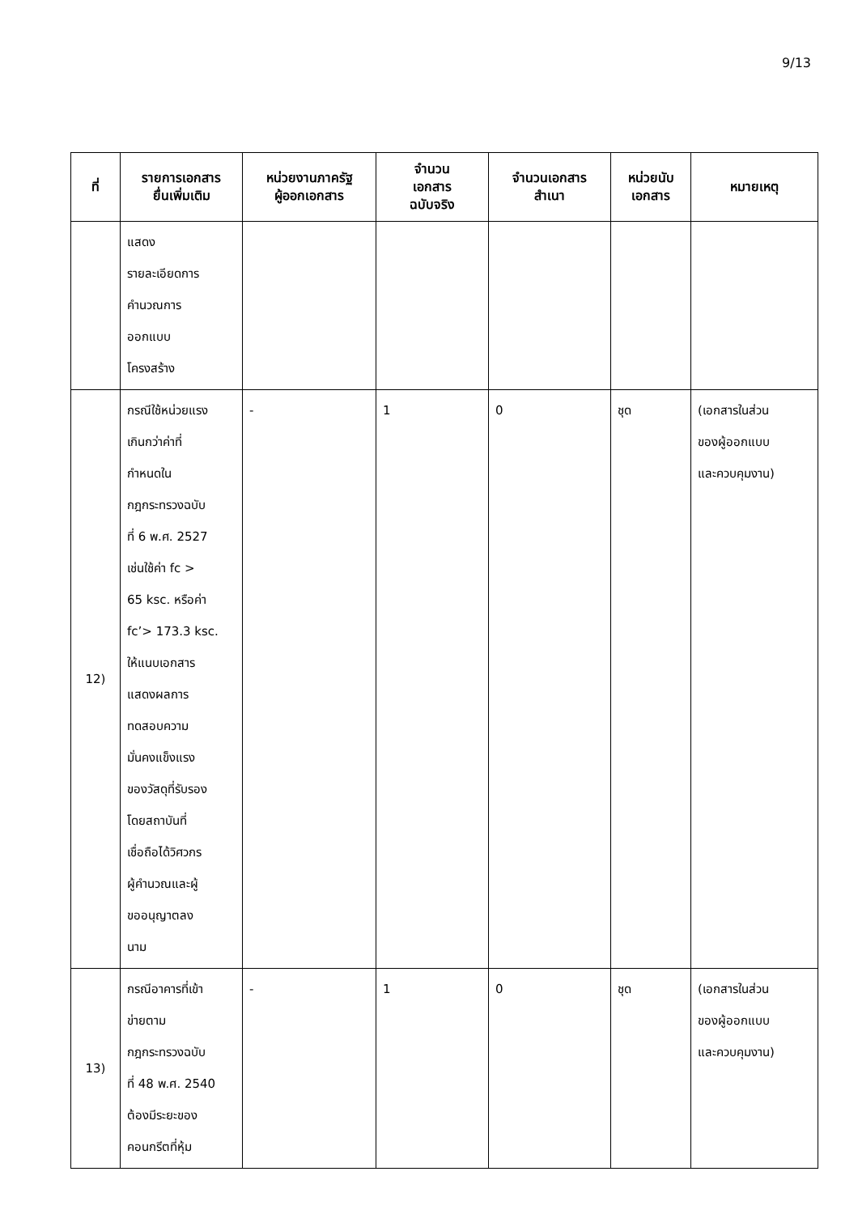9/13
| ที่ | รายการเอกสาร ยื่นเพิ่มเติม | หน่วยงานภาครัฐ ผู้ออกเอกสาร | จำนวน เอกสาร ฉบับจริง | จำนวนเอกสาร สำเนา | หน่วยนับ เอกสาร | หมายเหตุ |
| --- | --- | --- | --- | --- | --- | --- |
| | แสดง รายละเอียดการ คำนวณการ ออกแบบ โครงสร้าง | | | | | |
| 12) | กรณีใช้หน่วยแรง เกินกว่าค่าที่ กำหนดใน กฎกระทรวงฉบับ ที่ 6 พ.ศ. 2527 เช่นใช้ค่า fc > 65 ksc. หรือค่า fc’> 173.3 ksc. ให้แนบเอกสาร แสดงผลการ ทดสอบความ มั่นคงแข็งแรง ของวัสดุที่รับรอง โดยสถาบันที่ เชื่อถือได้วิศวกร ผู้คำนวณและผู้ ขออนุญาตลง นาม | - | 1 | 0 | ชุด | (เอกสารในส่วน ของผู้ออกแบบ และควบคุมงาน) |
| 13) | กรณีอาคารที่เข้า ข่ายตาม กฎกระทรวงฉบับ ที่ 48 พ.ศ. 2540 ต้องมีระยะของ คอนกรีตที่หุ้ม | - | 1 | 0 | ชุด | (เอกสารในส่วน ของผู้ออกแบบ และควบคุมงาน) |